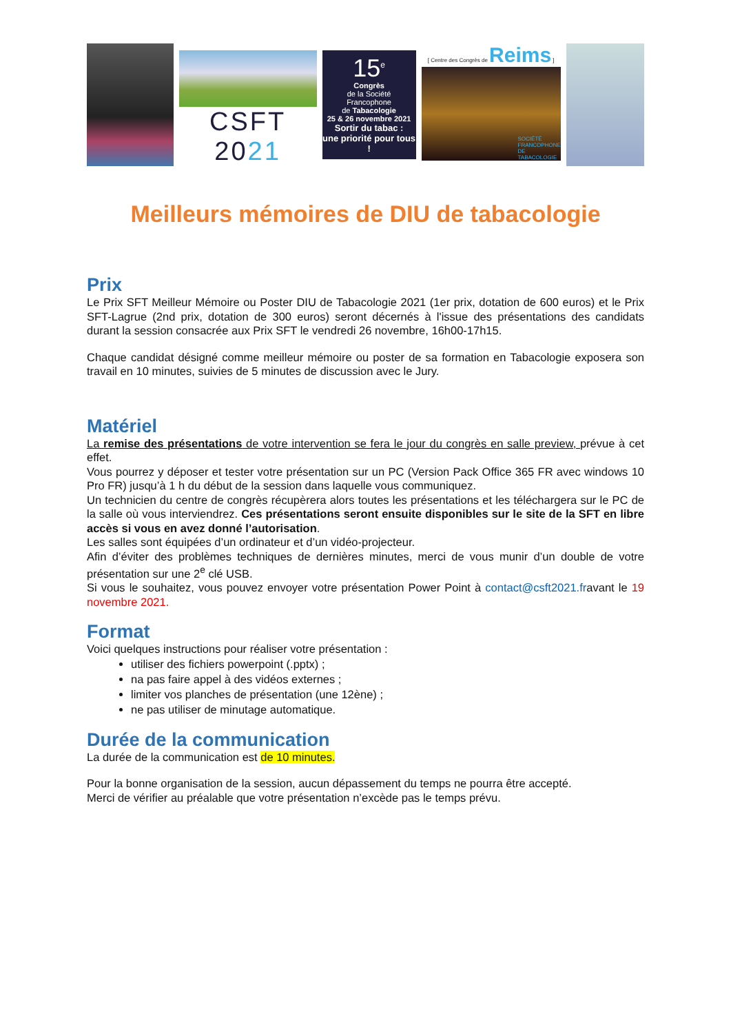CSFT 2021
15<sup>e</sup>
Congrès
de la Société
Francophone
de Tabacologie
25 & 26 novembre 2021
Sortir du tabac :
une priorité pour tous !
[ Centre des Congrès de Reims ]
SOCIÉTÉ FRANCOPHONE DE TABACOLOGIE
Meilleurs mémoires de DIU de tabacologie
Prix
Le Prix SFT Meilleur Mémoire ou Poster DIU de Tabacologie 2021 (1er prix, dotation de 600 euros) et le Prix SFT-Lagrue (2nd prix, dotation de 300 euros) seront décernés à l'issue des présentations des candidats durant la session consacrée aux Prix SFT le vendredi 26 novembre, 16h00-17h15.
Chaque candidat désigné comme meilleur mémoire ou poster de sa formation en Tabacologie exposera son travail en 10 minutes, suivies de 5 minutes de discussion avec le Jury.
Matériel
La remise des présentations de votre intervention se fera le jour du congrès en salle preview, prévue à cet effet.
Vous pourrez y déposer et tester votre présentation sur un PC (Version Pack Office 365 FR avec windows 10 Pro FR) jusqu’à 1 h du début de la session dans laquelle vous communiquez.
Un technicien du centre de congrès récupèrera alors toutes les présentations et les téléchargera sur le PC de la salle où vous interviendrez. Ces présentations seront ensuite disponibles sur le site de la SFT en libre accès si vous en avez donné l’autorisation.
Les salles sont équipées d’un ordinateur et d’un vidéo-projecteur.
Afin d’éviter des problèmes techniques de dernières minutes, merci de vous munir d’un double de votre présentation sur une 2<sup>e</sup> clé USB.
Si vous le souhaitez, vous pouvez envoyer votre présentation Power Point à contact@csft2021.fravant le 19 novembre 2021.
Format
Voici quelques instructions pour réaliser votre présentation :
utiliser des fichiers powerpoint (.pptx) ;
na pas faire appel à des vidéos externes ;
limiter vos planches de présentation (une 12ène) ;
ne pas utiliser de minutage automatique.
Durée de la communication
La durée de la communication est de 10 minutes.
Pour la bonne organisation de la session, aucun dépassement du temps ne pourra être accepté.
Merci de vérifier au préalable que votre présentation n’excède pas le temps prévu.